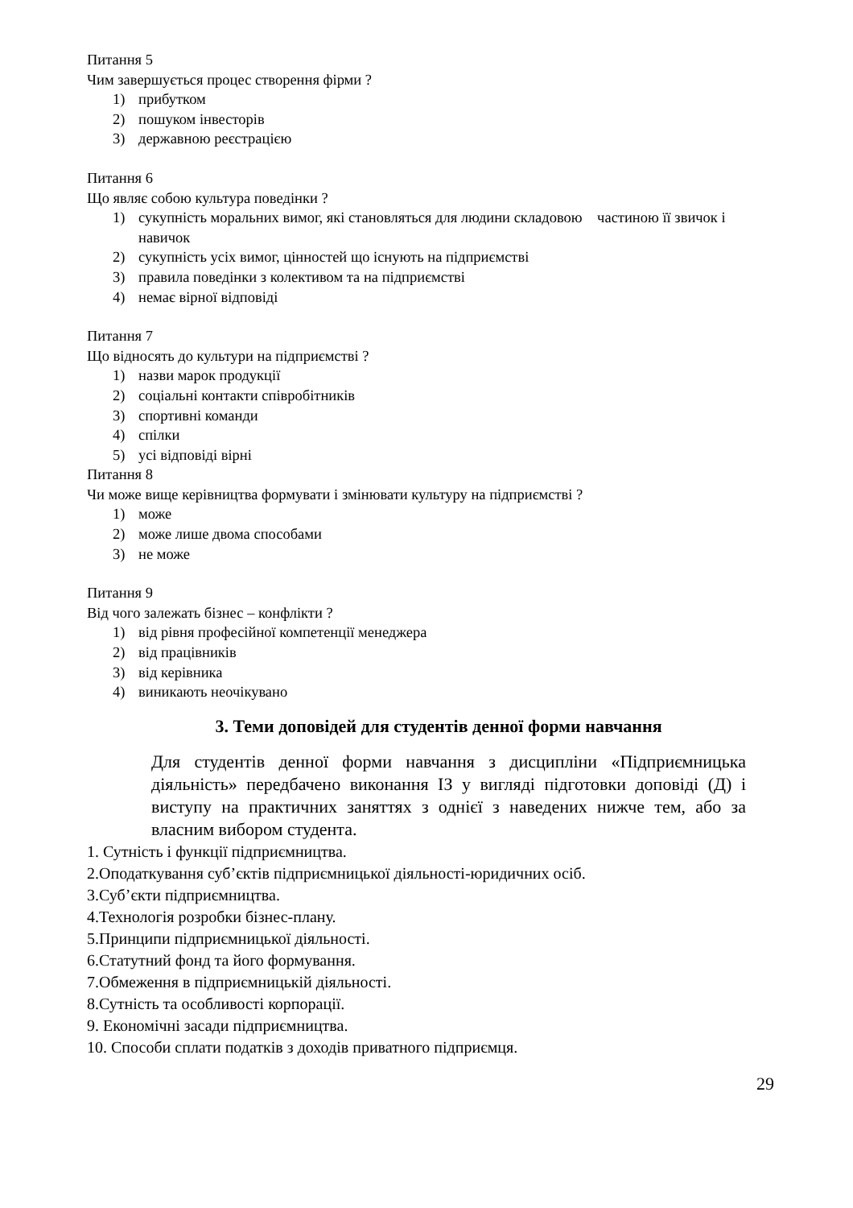Питання 5
Чим завершується процес створення фірми ?
1) прибутком
2) пошуком інвесторів
3) державною реєстрацією
Питання 6
Що являє собою культура поведінки ?
1) сукупність моральних вимог, які становляться для людини складовою частиною її звичок і навичок
2) сукупність усіх вимог, цінностей що існують на підприємстві
3) правила поведінки з колективом та на підприємстві
4) немає вірної відповіді
Питання 7
Що відносять до культури на підприємстві ?
1) назви марок продукції
2) соціальні контакти співробітників
3) спортивні команди
4) спілки
5) усі відповіді вірні
Питання 8
Чи може вище керівництва формувати і змінювати культуру на підприємстві ?
1) може
2) може лише двома способами
3) не може
Питання 9
Від чого залежать бізнес – конфлікти ?
1) від рівня професійної компетенції менеджера
2) від працівників
3) від керівника
4) виникають неочікувано
3. Теми доповідей для студентів денної форми навчання
Для студентів денної форми навчання з дисципліни «Підприємницька діяльність» передбачено виконання ІЗ у вигляді підготовки доповіді (Д) і виступу на практичних заняттях з однієї з наведених нижче тем, або за власним вибором студента.
1. Сутність і функції підприємництва.
2.Оподаткування суб’єктів підприємницької діяльності-юридичних осіб.
3.Суб’єкти підприємництва.
4.Технологія розробки бізнес-плану.
5.Принципи підприємницької діяльності.
6.Статутний фонд та його формування.
7.Обмеження в підприємницькій діяльності.
8.Сутність та особливості корпорації.
9. Економічні засади підприємництва.
10. Способи сплати податків з доходів приватного підприємця.
29